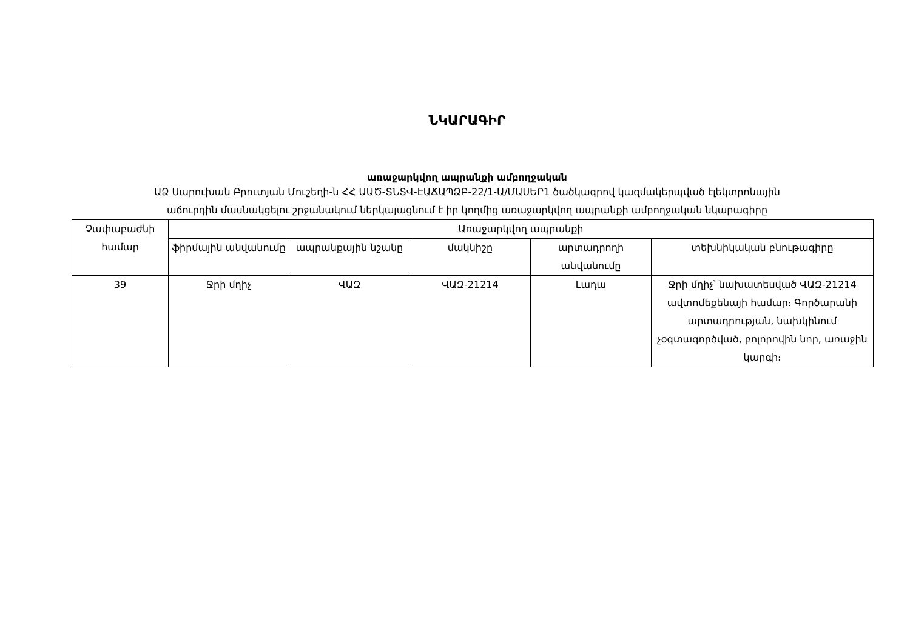ՆԿԱՐԱԳԻՐ
առաջարկվող ապրանքի ամբողջական
ԱՁ Սարուխան Բրուտյան Մուշեղի-ն ՀՀ ԱԱԾ-ՏՆՏՎ-ԷԱՃԱՊՁԲ-22/1-Ա/ՄԱՍԵՐ1 ծածկագրով կազմակերպված էլեկտրոնային
աճուրդին մասնակցելու շրջանակում ներկայացնում է իր կողմից առաջարկվող ապրանքի ամբողջական նկարագիրը
| Չափաբաժնի համար | Առաջարկվող ապրանքի | | | | |
| --- | --- | --- | --- | --- | --- |
| | ֆիրմային անվանումը | ապրանքային նշանը | մակնիշը | արտադրողի անվանումը | տեխնիկական բնութագիրը |
| 39 | Ջրի մղիչ | ՎԱԶ | ՎԱԶ-21214 | Լադա | Ջրի մղիչ՝ նախատեսված ՎԱԶ-21214 ավտոմեքենայի համար։ Գործարանի արտադրության, նախկինում չօգտագործված, բոլորովին նոր, առաջին կարգի։ |